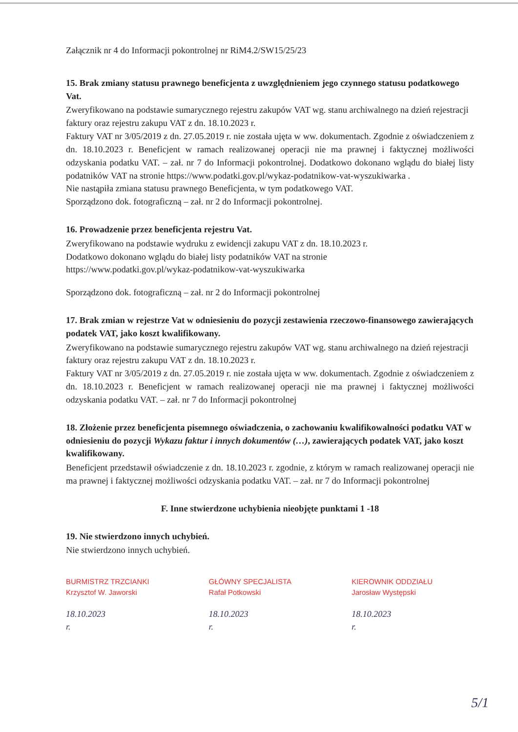Załącznik nr 4 do Informacji pokontrolnej nr RiM4.2/SW15/25/23
15. Brak zmiany statusu prawnego beneficjenta z uwzględnieniem jego czynnego statusu podatkowego Vat.
Zweryfikowano na podstawie sumarycznego rejestru zakupów VAT wg. stanu archiwalnego na dzień rejestracji faktury oraz rejestru zakupu VAT z dn. 18.10.2023 r.
Faktury VAT nr 3/05/2019 z dn. 27.05.2019 r. nie została ujęta w ww. dokumentach. Zgodnie z oświadczeniem z dn. 18.10.2023 r. Beneficjent w ramach realizowanej operacji nie ma prawnej i faktycznej możliwości odzyskania podatku VAT. – zał. nr 7 do Informacji pokontrolnej. Dodatkowo dokonano wglądu do białej listy podatników VAT na stronie https://www.podatki.gov.pl/wykaz-podatnikow-vat-wyszukiwarka .
Nie nastąpiła zmiana statusu prawnego Beneficjenta, w tym podatkowego VAT.
Sporządzono dok. fotograficzną – zał. nr 2 do Informacji pokontrolnej.
16. Prowadzenie przez beneficjenta rejestru Vat.
Zweryfikowano na podstawie wydruku z ewidencji zakupu VAT z dn. 18.10.2023 r.
Dodatkowo dokonano wglądu do białej listy podatników VAT na stronie
https://www.podatki.gov.pl/wykaz-podatnikow-vat-wyszukiwarka
Sporządzono dok. fotograficzną – zał. nr 2 do Informacji pokontrolnej
17. Brak zmian w rejestrze Vat w odniesieniu do pozycji zestawienia rzeczowo-finansowego zawierających podatek VAT, jako koszt kwalifikowany.
Zweryfikowano na podstawie sumarycznego rejestru zakupów VAT wg. stanu archiwalnego na dzień rejestracji faktury oraz rejestru zakupu VAT z dn. 18.10.2023 r.
Faktury VAT nr 3/05/2019 z dn. 27.05.2019 r. nie została ujęta w ww. dokumentach. Zgodnie z oświadczeniem z dn. 18.10.2023 r. Beneficjent w ramach realizowanej operacji nie ma prawnej i faktycznej możliwości odzyskania podatku VAT. – zał. nr 7 do Informacji pokontrolnej
18. Złożenie przez beneficjenta pisemnego oświadczenia, o zachowaniu kwalifikowalności podatku VAT w odniesieniu do pozycji Wykazu faktur i innych dokumentów (…), zawierających podatek VAT, jako koszt kwalifikowany.
Beneficjent przedstawił oświadczenie z dn. 18.10.2023 r. zgodnie, z którym w ramach realizowanej operacji nie ma prawnej i faktycznej możliwości odzyskania podatku VAT. – zał. nr 7 do Informacji pokontrolnej
F. Inne stwierdzone uchybienia nieobjęte punktami 1 -18
19. Nie stwierdzono innych uchybień.
Nie stwierdzono innych uchybień.
BURMISTRZ TRZCIANKI
Krzysztof W. Jaworski
18.10.2023 r.
GŁÓWNY SPECJALISTA
Rafał Potkowski
18.10.2023 r.
KIEROWNIK ODDZIAŁU
Jarosław Występski
18.10.2023 r.
5/1